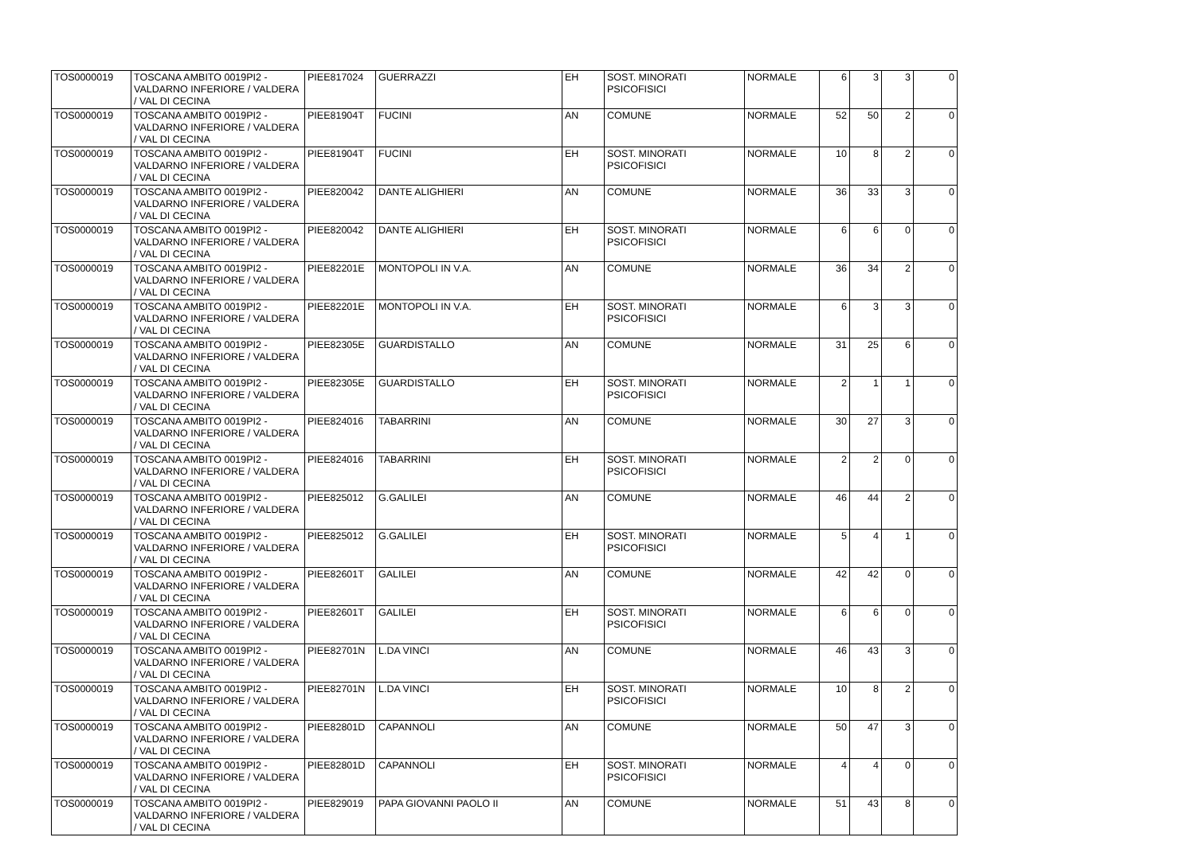| TOS0000019 | TOSCANA AMBITO 0019PI2 - VALDARNO INFERIORE / VALDERA / VAL DI CECINA | PIEE817024 | GUERRAZZI | EH | SOST. MINORATI PSICOFISICI | NORMALE | 6 | 3 | 3 | 0 |
| TOS0000019 | TOSCANA AMBITO 0019PI2 - VALDARNO INFERIORE / VALDERA / VAL DI CECINA | PIEE81904T | FUCINI | AN | COMUNE | NORMALE | 52 | 50 | 2 | 0 |
| TOS0000019 | TOSCANA AMBITO 0019PI2 - VALDARNO INFERIORE / VALDERA / VAL DI CECINA | PIEE81904T | FUCINI | EH | SOST. MINORATI PSICOFISICI | NORMALE | 10 | 8 | 2 | 0 |
| TOS0000019 | TOSCANA AMBITO 0019PI2 - VALDARNO INFERIORE / VALDERA / VAL DI CECINA | PIEE820042 | DANTE ALIGHIERI | AN | COMUNE | NORMALE | 36 | 33 | 3 | 0 |
| TOS0000019 | TOSCANA AMBITO 0019PI2 - VALDARNO INFERIORE / VALDERA / VAL DI CECINA | PIEE820042 | DANTE ALIGHIERI | EH | SOST. MINORATI PSICOFISICI | NORMALE | 6 | 6 | 0 | 0 |
| TOS0000019 | TOSCANA AMBITO 0019PI2 - VALDARNO INFERIORE / VALDERA / VAL DI CECINA | PIEE82201E | MONTOPOLI IN V.A. | AN | COMUNE | NORMALE | 36 | 34 | 2 | 0 |
| TOS0000019 | TOSCANA AMBITO 0019PI2 - VALDARNO INFERIORE / VALDERA / VAL DI CECINA | PIEE82201E | MONTOPOLI IN V.A. | EH | SOST. MINORATI PSICOFISICI | NORMALE | 6 | 3 | 3 | 0 |
| TOS0000019 | TOSCANA AMBITO 0019PI2 - VALDARNO INFERIORE / VALDERA / VAL DI CECINA | PIEE82305E | GUARDISTALLO | AN | COMUNE | NORMALE | 31 | 25 | 6 | 0 |
| TOS0000019 | TOSCANA AMBITO 0019PI2 - VALDARNO INFERIORE / VALDERA / VAL DI CECINA | PIEE82305E | GUARDISTALLO | EH | SOST. MINORATI PSICOFISICI | NORMALE | 2 | 1 | 1 | 0 |
| TOS0000019 | TOSCANA AMBITO 0019PI2 - VALDARNO INFERIORE / VALDERA / VAL DI CECINA | PIEE824016 | TABARRINI | AN | COMUNE | NORMALE | 30 | 27 | 3 | 0 |
| TOS0000019 | TOSCANA AMBITO 0019PI2 - VALDARNO INFERIORE / VALDERA / VAL DI CECINA | PIEE824016 | TABARRINI | EH | SOST. MINORATI PSICOFISICI | NORMALE | 2 | 2 | 0 | 0 |
| TOS0000019 | TOSCANA AMBITO 0019PI2 - VALDARNO INFERIORE / VALDERA / VAL DI CECINA | PIEE825012 | G.GALILEI | AN | COMUNE | NORMALE | 46 | 44 | 2 | 0 |
| TOS0000019 | TOSCANA AMBITO 0019PI2 - VALDARNO INFERIORE / VALDERA / VAL DI CECINA | PIEE825012 | G.GALILEI | EH | SOST. MINORATI PSICOFISICI | NORMALE | 5 | 4 | 1 | 0 |
| TOS0000019 | TOSCANA AMBITO 0019PI2 - VALDARNO INFERIORE / VALDERA / VAL DI CECINA | PIEE82601T | GALILEI | AN | COMUNE | NORMALE | 42 | 42 | 0 | 0 |
| TOS0000019 | TOSCANA AMBITO 0019PI2 - VALDARNO INFERIORE / VALDERA / VAL DI CECINA | PIEE82601T | GALILEI | EH | SOST. MINORATI PSICOFISICI | NORMALE | 6 | 6 | 0 | 0 |
| TOS0000019 | TOSCANA AMBITO 0019PI2 - VALDARNO INFERIORE / VALDERA / VAL DI CECINA | PIEE82701N | L.DA VINCI | AN | COMUNE | NORMALE | 46 | 43 | 3 | 0 |
| TOS0000019 | TOSCANA AMBITO 0019PI2 - VALDARNO INFERIORE / VALDERA / VAL DI CECINA | PIEE82701N | L.DA VINCI | EH | SOST. MINORATI PSICOFISICI | NORMALE | 10 | 8 | 2 | 0 |
| TOS0000019 | TOSCANA AMBITO 0019PI2 - VALDARNO INFERIORE / VALDERA / VAL DI CECINA | PIEE82801D | CAPANNOLI | AN | COMUNE | NORMALE | 50 | 47 | 3 | 0 |
| TOS0000019 | TOSCANA AMBITO 0019PI2 - VALDARNO INFERIORE / VALDERA / VAL DI CECINA | PIEE82801D | CAPANNOLI | EH | SOST. MINORATI PSICOFISICI | NORMALE | 4 | 4 | 0 | 0 |
| TOS0000019 | TOSCANA AMBITO 0019PI2 - VALDARNO INFERIORE / VALDERA / VAL DI CECINA | PIEE829019 | PAPA GIOVANNI PAOLO II | AN | COMUNE | NORMALE | 51 | 43 | 8 | 0 |